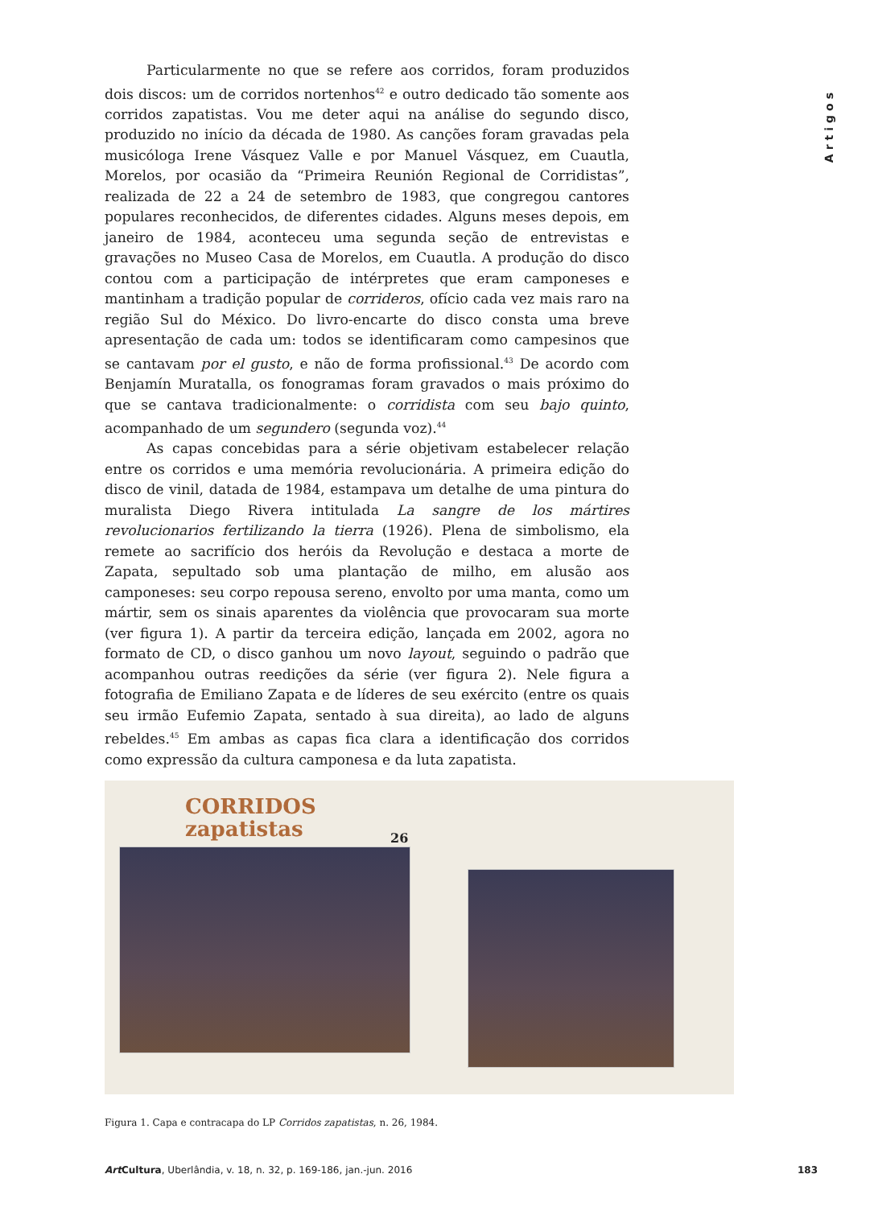Artigos
Particularmente no que se refere aos corridos, foram produzidos dois discos: um de corridos nortenhos<sup>42</sup> e outro dedicado tão somente aos corridos zapatistas. Vou me deter aqui na análise do segundo disco, produzido no início da década de 1980. As canções foram gravadas pela musicóloga Irene Vásquez Valle e por Manuel Vásquez, em Cuautla, Morelos, por ocasião da “Primeira Reunión Regional de Corridistas”, realizada de 22 a 24 de setembro de 1983, que congregou cantores populares reconhecidos, de diferentes cidades. Alguns meses depois, em janeiro de 1984, aconteceu uma segunda seção de entrevistas e gravações no Museo Casa de Morelos, em Cuautla. A produção do disco contou com a participação de intérpretes que eram camponeses e mantinham a tradição popular de corrideros, ofício cada vez mais raro na região Sul do México. Do livro-encarte do disco consta uma breve apresentação de cada um: todos se identificaram como campesinos que se cantavam por el gusto, e não de forma profissional.<sup>43</sup> De acordo com Benjamín Muratalla, os fonogramas foram gravados o mais próximo do que se cantava tradicionalmente: o corridista com seu bajo quinto, acompanhado de um segundero (segunda voz).<sup>44</sup>
As capas concebidas para a série objetivam estabelecer relação entre os corridos e uma memória revolucionária. A primeira edição do disco de vinil, datada de 1984, estampava um detalhe de uma pintura do muralista Diego Rivera intitulada La sangre de los mártires revolucionarios fertilizando la tierra (1926). Plena de simbolismo, ela remete ao sacrifício dos heróis da Revolução e destaca a morte de Zapata, sepultado sob uma plantação de milho, em alusão aos camponeses: seu corpo repousa sereno, envolto por uma manta, como um mártir, sem os sinais aparentes da violência que provocaram sua morte (ver figura 1). A partir da terceira edição, lançada em 2002, agora no formato de CD, o disco ganhou um novo layout, seguindo o padrão que acompanhou outras reedições da série (ver figura 2). Nele figura a fotografia de Emiliano Zapata e de líderes de seu exército (entre os quais seu irmão Eufemio Zapata, sentado à sua direita), ao lado de alguns rebeldes.<sup>45</sup> Em ambas as capas fica clara a identificação dos corridos como expressão da cultura camponesa e da luta zapatista.
CORRIDOS
zapatistas
26
Figura 1. Capa e contracapa do LP Corridos zapatistas, n. 26, 1984.
Art Cultura, Uberlândia, v. 18, n. 32, p. 169-186, jan.-jun. 2016 183